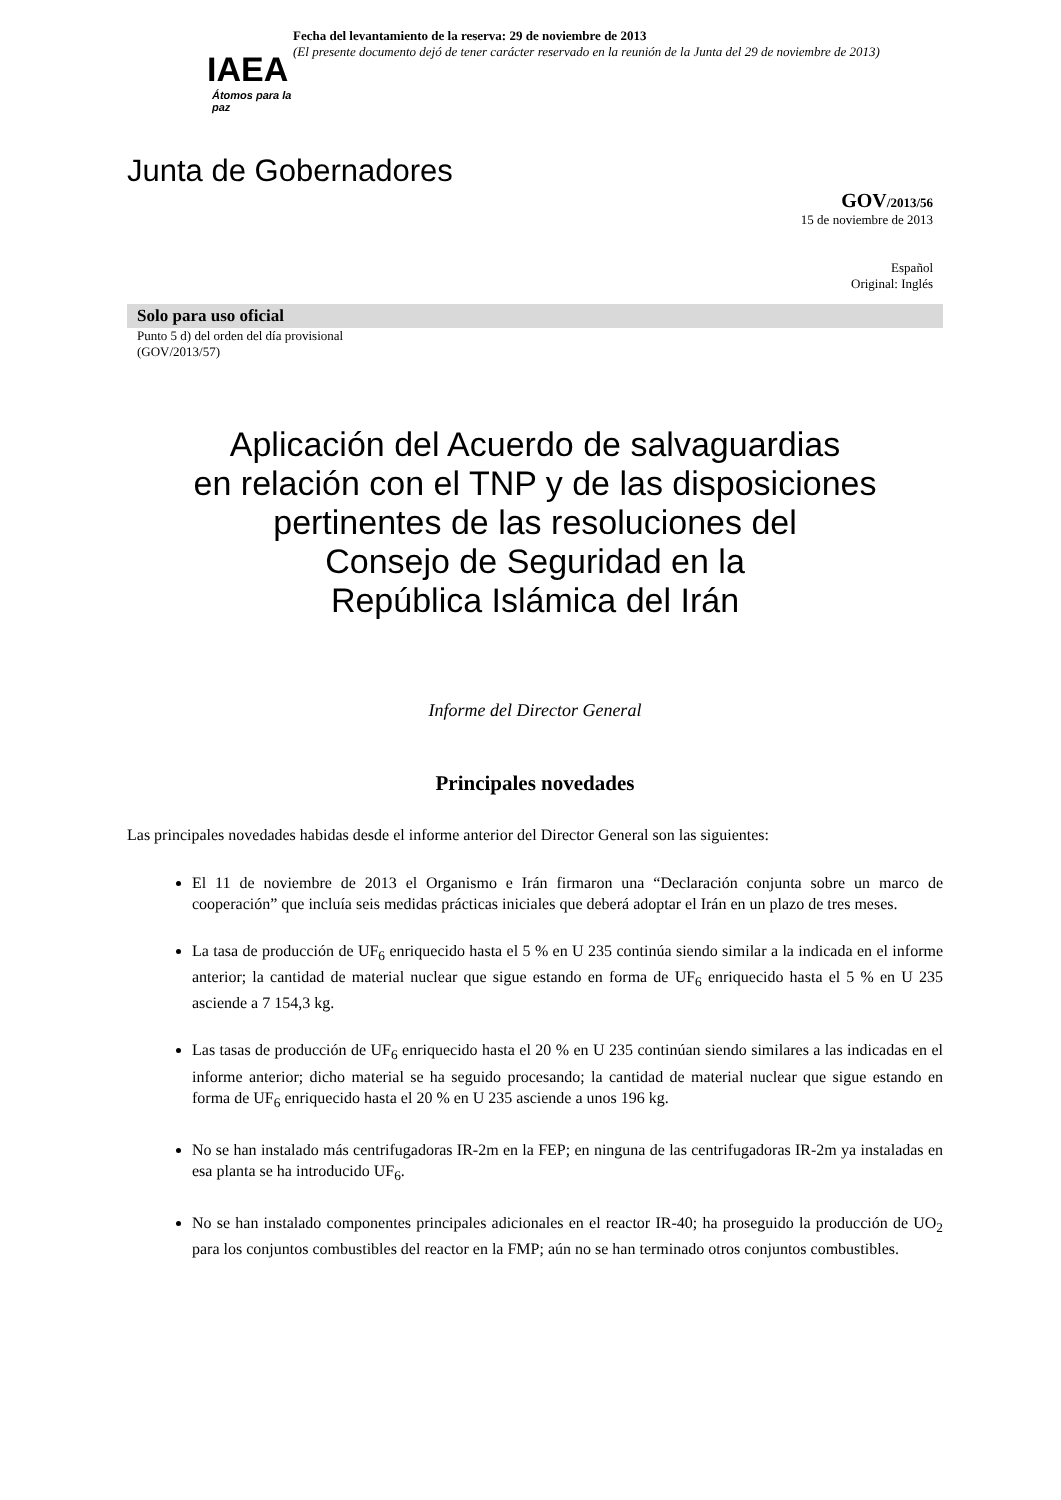IAEA
Átomos para la paz
Fecha del levantamiento de la reserva: 29 de noviembre de 2013
(El presente documento dejó de tener carácter reservado en la reunión de la Junta del 29 de noviembre de 2013)
Junta de Gobernadores
GOV/2013/56
15 de noviembre de 2013
Español
Original: Inglés
Solo para uso oficial
Punto 5 d) del orden del día provisional
(GOV/2013/57)
Aplicación del Acuerdo de salvaguardias
en relación con el TNP y de las disposiciones
pertinentes de las resoluciones del
Consejo de Seguridad en la
República Islámica del Irán
Informe del Director General
Principales novedades
Las principales novedades habidas desde el informe anterior del Director General son las siguientes:
El 11 de noviembre de 2013 el Organismo e Irán firmaron una “Declaración conjunta sobre un marco de cooperación” que incluía seis medidas prácticas iniciales que deberá adoptar el Irán en un plazo de tres meses.
La tasa de producción de UF<sub>6</sub> enriquecido hasta el 5 % en U 235 continúa siendo similar a la indicada en el informe anterior; la cantidad de material nuclear que sigue estando en forma de UF<sub>6</sub> enriquecido hasta el 5 % en U 235 asciende a 7 154,3 kg.
Las tasas de producción de UF<sub>6</sub> enriquecido hasta el 20 % en U 235 continúan siendo similares a las indicadas en el informe anterior; dicho material se ha seguido procesando; la cantidad de material nuclear que sigue estando en forma de UF<sub>6</sub> enriquecido hasta el 20 % en U 235 asciende a unos 196 kg.
No se han instalado más centrifugadoras IR-2m en la FEP; en ninguna de las centrifugadoras IR-2m ya instaladas en esa planta se ha introducido UF<sub>6</sub>.
No se han instalado componentes principales adicionales en el reactor IR-40; ha proseguido la producción de UO<sub>2</sub> para los conjuntos combustibles del reactor en la FMP; aún no se han terminado otros conjuntos combustibles.